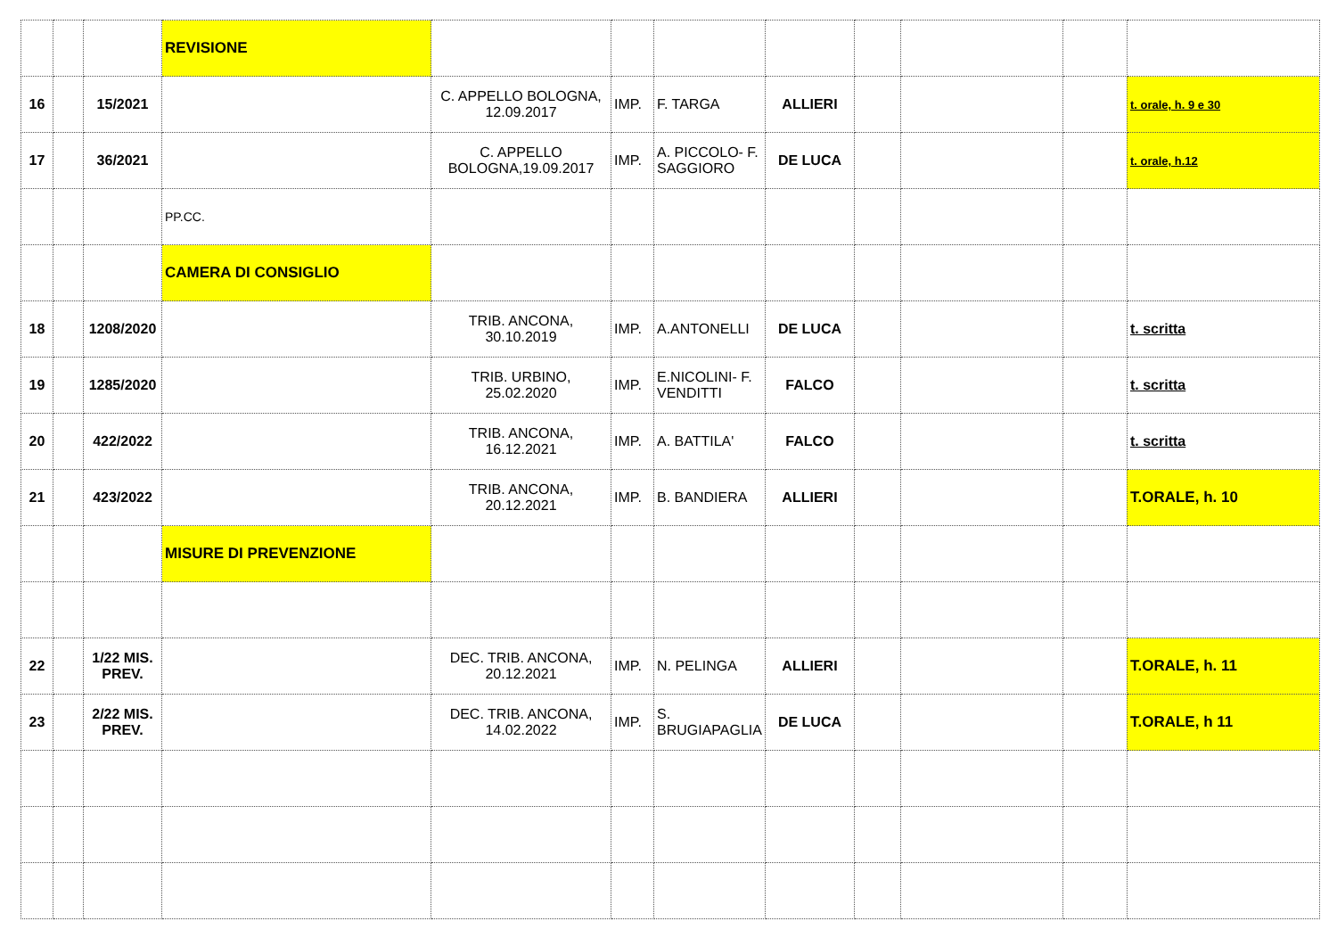| | | | REVISIONE | | | | | | | | |
| 16 | | 15/2021 | | C. APPELLO BOLOGNA, 12.09.2017 | IMP. | F. TARGA | ALLIERI | | | | t. orale, h. 9 e 30 |
| 17 | | 36/2021 | | C. APPELLO BOLOGNA,19.09.2017 | IMP. | A. PICCOLO- F. SAGGIORO | DE LUCA | | | | t. orale, h.12 |
| | | | PP.CC. | | | | | | | | |
| | | | CAMERA DI CONSIGLIO | | | | | | | | |
| 18 | | 1208/2020 | | TRIB. ANCONA, 30.10.2019 | IMP. | A.ANTONELLI | DE LUCA | | | | t. scritta |
| 19 | | 1285/2020 | | TRIB. URBINO, 25.02.2020 | IMP. | E.NICOLINI- F. VENDITTI | FALCO | | | | t. scritta |
| 20 | | 422/2022 | | TRIB. ANCONA, 16.12.2021 | IMP. | A. BATTILA' | FALCO | | | | t. scritta |
| 21 | | 423/2022 | | TRIB. ANCONA, 20.12.2021 | IMP. | B. BANDIERA | ALLIERI | | | | T.ORALE, h. 10 |
| | | | MISURE DI PREVENZIONE | | | | | | | | |
| 22 | | 1/22 MIS. PREV. | | DEC. TRIB. ANCONA, 20.12.2021 | IMP. | N. PELINGA | ALLIERI | | | | T.ORALE, h. 11 |
| 23 | | 2/22 MIS. PREV. | | DEC. TRIB. ANCONA, 14.02.2022 | IMP. | S. BRUGIAPAGLIA | DE LUCA | | | | T.ORALE, h 11 |